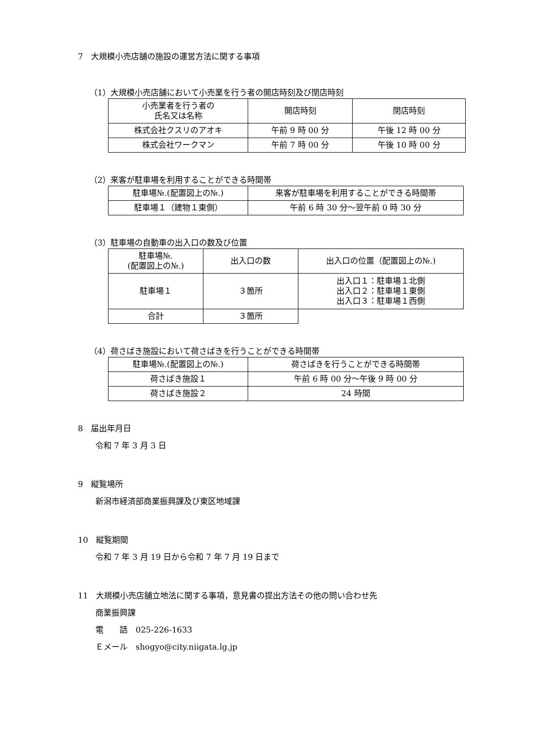7　大規模小売店舗の施設の運営方法に関する事項
（1）大規模小売店舗において小売業を行う者の開店時刻及び閉店時刻
| 小売業者を行う者の 氏名又は名称 | 開店時刻 | 閉店時刻 |
| 株式会社クスリのアオキ | 午前 9 時 00 分 | 午後 12 時 00 分 |
| 株式会社ワークマン | 午前 7 時 00 分 | 午後 10 時 00 分 |
（2）来客が駐車場を利用することができる時間帯
| 駐車場№.(配置図上の№.) | 来客が駐車場を利用することができる時間帯 |
| 駐車場１（建物１東側） | 午前 6 時 30 分～翌午前 0 時 30 分 |
（3）駐車場の自動車の出入口の数及び位置
| 駐車場№. (配置図上の№.) | 出入口の数 | 出入口の位置（配置図上の№.) |
| 駐車場１ | ３箇所 | 出入口１：駐車場１北側 出入口２：駐車場１東側 出入口３：駐車場１西側 |
| 合計 | ３箇所 | |
（4）荷さばき施設において荷さばきを行うことができる時間帯
| 駐車場№.(配置図上の№.) | 荷さばきを行うことができる時間帯 |
| 荷さばき施設１ | 午前 6 時 00 分～午後 9 時 00 分 |
| 荷さばき施設２ | 24 時間 |
8　届出年月日
令和 7 年 3 月 3 日
9　縦覧場所
新潟市経済部商業振興課及び東区地域課
10　縦覧期間
令和 7 年 3 月 19 日から令和 7 年 7 月 19 日まで
11　大規模小売店舗立地法に関する事項，意見書の提出方法その他の問い合わせ先
商業振興課
電　　話　025-226-1633
Ｅメール　shogyo@city.niigata.lg.jp